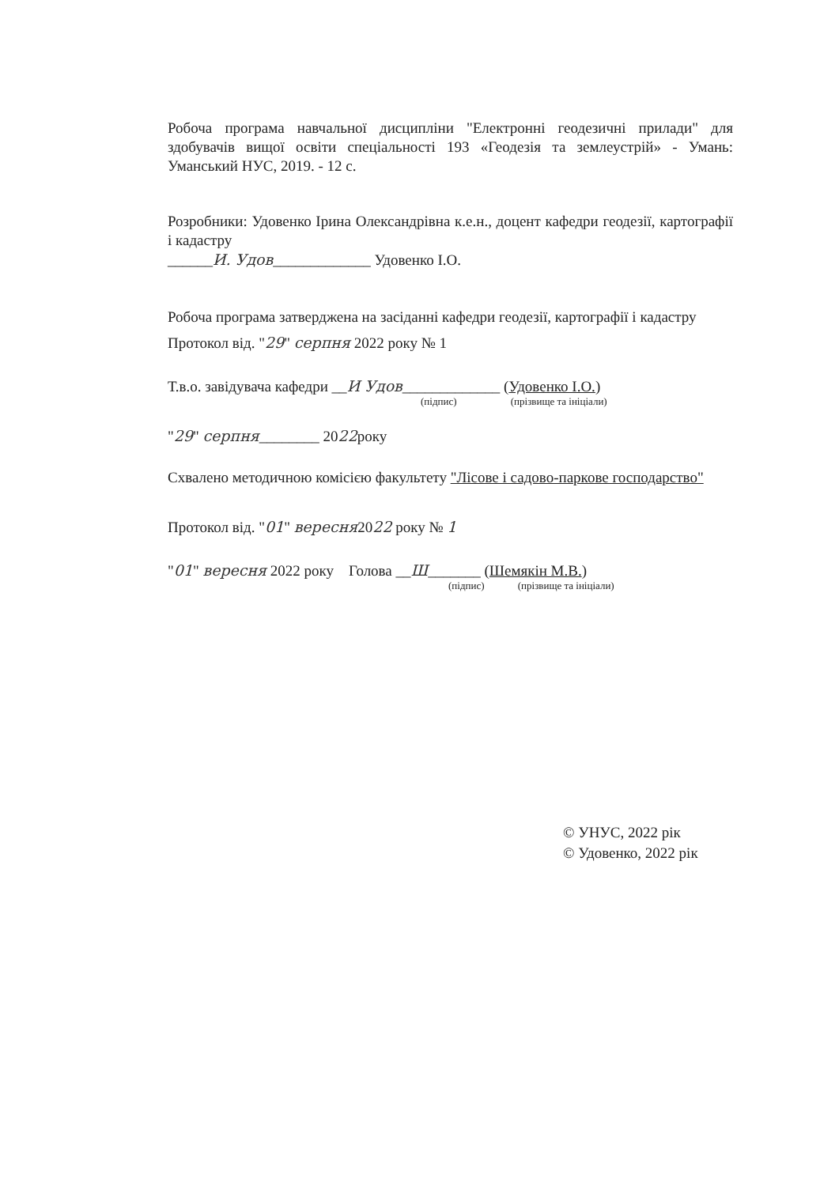Робоча програма навчальної дисципліни "Електронні геодезичні прилади" для здобувачів вищої освіти спеціальності 193 «Геодезія та землеустрій» - Умань: Уманський НУС, 2019. - 12 с.
Розробники: Удовенко Ірина Олександрівна к.е.н., доцент кафедри геодезії, картографії і кадастру
______И. Удов_____________ Удовенко І.О.
Робоча програма затверджена на засіданні кафедри геодезії, картографії і кадастру
Протокол від. "29" серпня 2022 року № 1
Т.в.о. завідувача кафедри __И Удов_____________ (Удовенко І.О.)
(підпис) (прізвище та ініціали)
"29" серпня________ 2022року
Схвалено методичною комісією факультету "Лісове і садово-паркове господарство"
Протокол від. "01" вересня2022 року № 1
"01" вересня 2022 року Голова __Ш_______ (Шемякін М.В.)
(підпис) (прізвище та ініціали)
© УНУС, 2022 рік
© Удовенко, 2022 рік